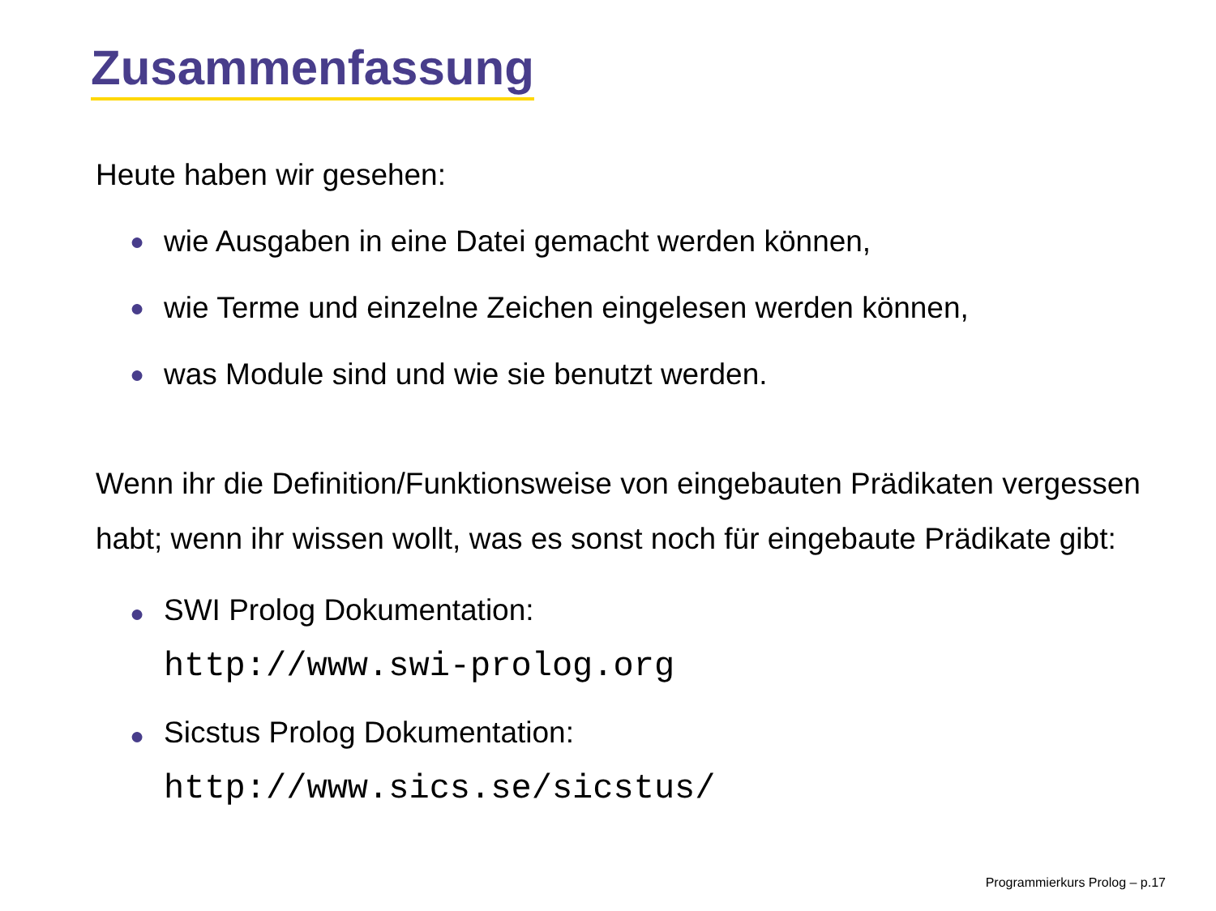Zusammenfassung
Heute haben wir gesehen:
● wie Ausgaben in eine Datei gemacht werden können,
● wie Terme und einzelne Zeichen eingelesen werden können,
● was Module sind und wie sie benutzt werden.
Wenn ihr die Definition/Funktionsweise von eingebauten Prädikaten vergessen habt; wenn ihr wissen wollt, was es sonst noch für eingebaute Prädikate gibt:
● SWI Prolog Dokumentation:
http://www.swi-prolog.org
● Sicstus Prolog Dokumentation:
http://www.sics.se/sicstus/
Programmierkurs Prolog – p.17